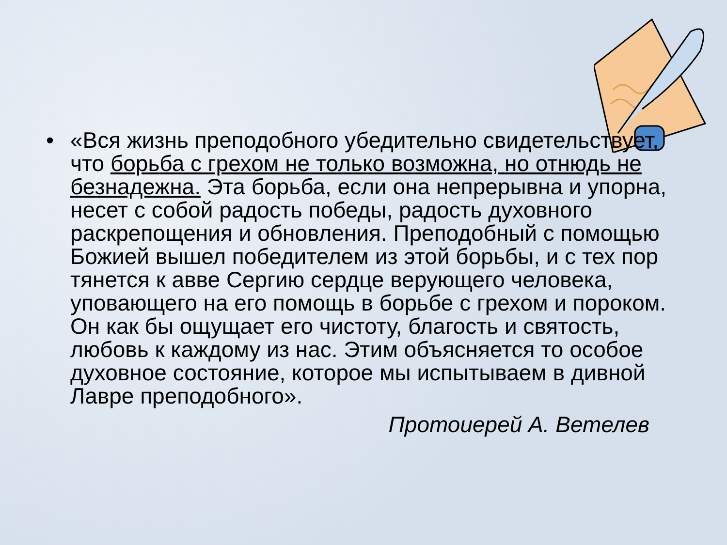• «Вся жизнь преподобного убедительно свидетельствует, что борьба с грехом не только возможна, но отнюдь не безнадежна. Эта борьба, если она непрерывна и упорна, несет с собой радость победы, радость духовного раскрепощения и обновления. Преподобный с помощью Божией вышел победителем из этой борьбы, и с тех пор тянется к авве Сергию сердце верующего человека, уповающего на его помощь в борьбе с грехом и пороком. Он как бы ощущает его чистоту, благость и святость, любовь к каждому из нас. Этим объясняется то особое духовное состояние, которое мы испытываем в дивной Лавре преподобного».
Протоиерей А. Ветелев